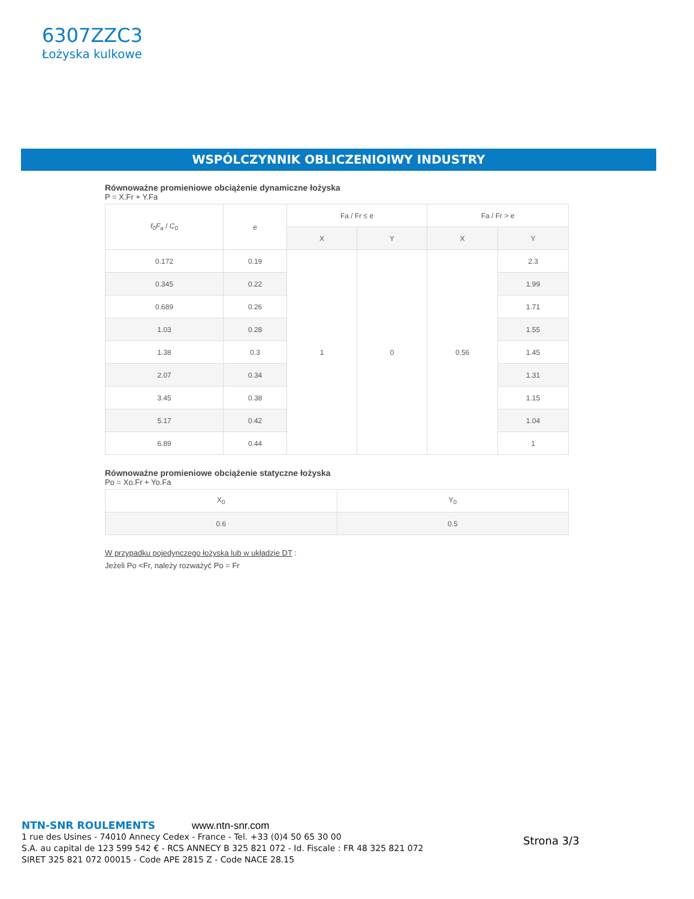6307ZZC3
Łożyska kulkowe
WSPÓLCZYNNIK OBLICZENIOIWY INDUSTRY
Równoważne promieniowe obciążenie dynamiczne łożyska
P = X.Fr + Y.Fa
| f<sub>0</sub> F<sub>a</sub> / C<sub>0</sub> | e | Fa / Fr ≤ e | | Fa / Fr > e | |
| --- | --- | --- | --- | --- | --- |
| | | X | Y | X | Y |
| 0.172 | 0.19 | 1 | 0 | 0.56 | 2.3 |
| 0.345 | 0.22 | | | | 1.99 |
| 0.689 | 0.26 | | | | 1.71 |
| 1.03 | 0.28 | | | | 1.55 |
| 1.38 | 0.3 | | | | 1.45 |
| 2.07 | 0.34 | | | | 1.31 |
| 3.45 | 0.38 | | | | 1.15 |
| 5.17 | 0.42 | | | | 1.04 |
| 6.89 | 0.44 | | | | 1 |
Równoważne promieniowe obciążenie statyczne łożyska
Po = Xo.Fr + Yo.Fa
| X<sub>0</sub> | Y<sub>0</sub> |
| --- | --- |
| 0.6 | 0.5 |
W przypadku pojedynczego łożyska lub w układzie DT :
Jeżeli Po <Fr, należy rozważyć Po = Fr
NTN-SNR ROULEMENTS
1 rue des Usines - 74010 Annecy Cedex - France - Tel. +33 (0)4 50 65 30 00
S.A. au capital de 123 599 542 € - RCS ANNECY B 325 821 072 - Id. Fiscale : FR 48 325 821 072
SIRET 325 821 072 00015 - Code APE 2815 Z - Code NACE 28.15
www.ntn-snr.com
Strona 3/3